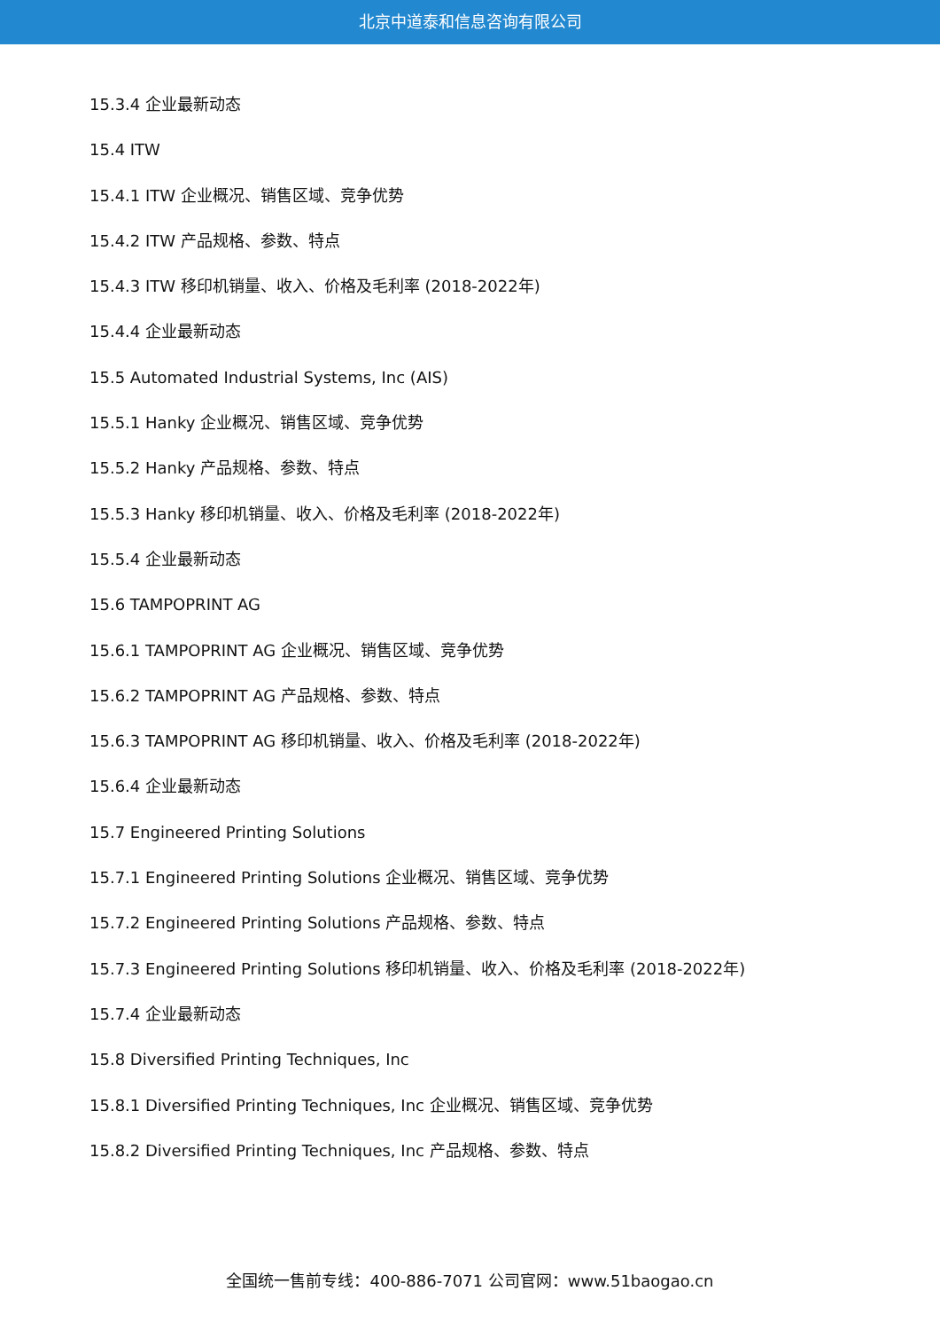北京中道泰和信息咨询有限公司
15.3.4 企业最新动态
15.4 ITW
15.4.1 ITW 企业概况、销售区域、竞争优势
15.4.2 ITW 产品规格、参数、特点
15.4.3 ITW 移印机销量、收入、价格及毛利率 (2018-2022年)
15.4.4 企业最新动态
15.5 Automated Industrial Systems, Inc (AIS)
15.5.1 Hanky 企业概况、销售区域、竞争优势
15.5.2 Hanky 产品规格、参数、特点
15.5.3 Hanky 移印机销量、收入、价格及毛利率 (2018-2022年)
15.5.4 企业最新动态
15.6 TAMPOPRINT AG
15.6.1 TAMPOPRINT AG 企业概况、销售区域、竞争优势
15.6.2 TAMPOPRINT AG 产品规格、参数、特点
15.6.3 TAMPOPRINT AG 移印机销量、收入、价格及毛利率 (2018-2022年)
15.6.4 企业最新动态
15.7 Engineered Printing Solutions
15.7.1 Engineered Printing Solutions 企业概况、销售区域、竞争优势
15.7.2 Engineered Printing Solutions 产品规格、参数、特点
15.7.3 Engineered Printing Solutions 移印机销量、收入、价格及毛利率 (2018-2022年)
15.7.4 企业最新动态
15.8 Diversified Printing Techniques, Inc
15.8.1 Diversified Printing Techniques, Inc 企业概况、销售区域、竞争优势
15.8.2 Diversified Printing Techniques, Inc 产品规格、参数、特点
全国统一售前专线：400-886-7071 公司官网：www.51baogao.cn